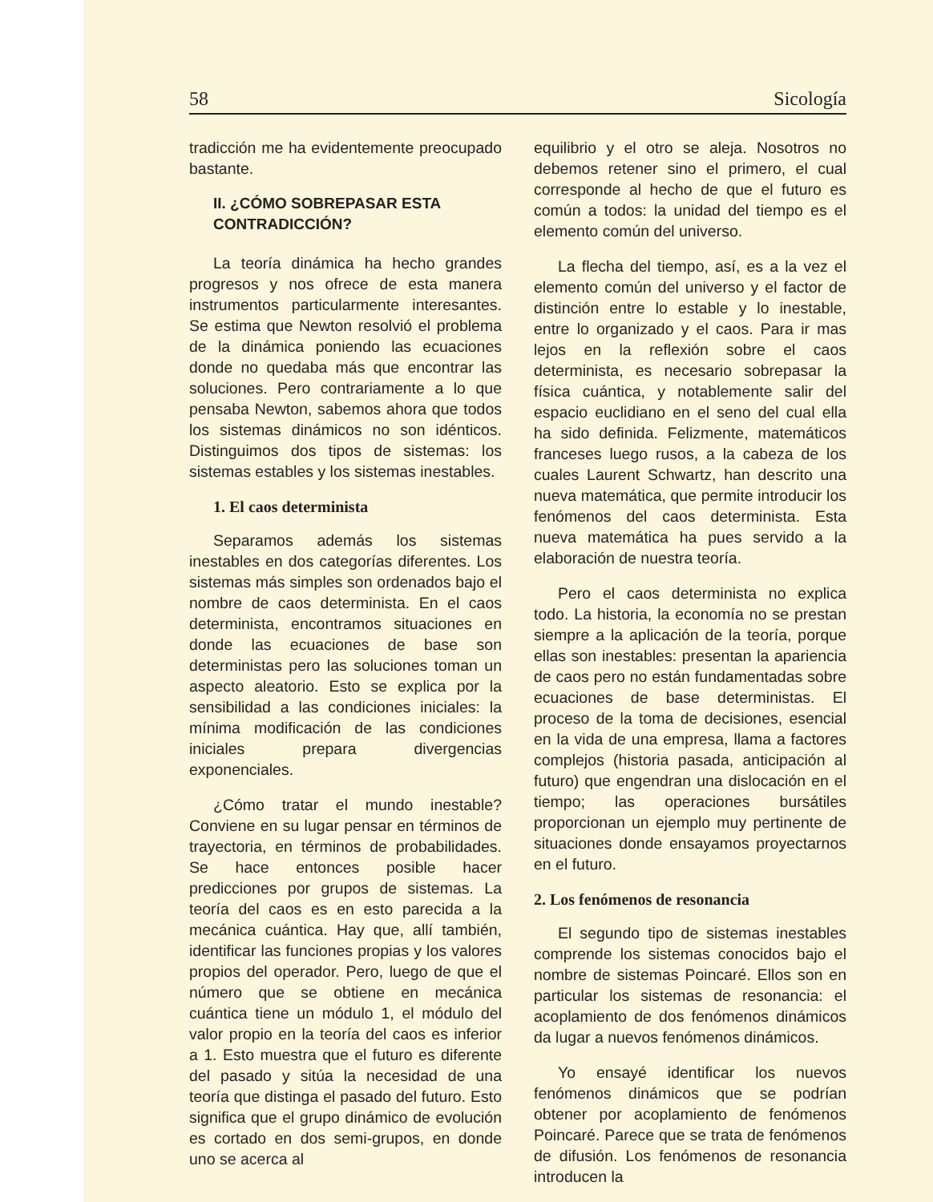58 Sicología
tradicción me ha evidentemente preocupado bastante.
II. ¿CÓMO SOBREPASAR ESTA CONTRADICCIÓN?
La teoría dinámica ha hecho grandes progresos y nos ofrece de esta manera instrumentos particularmente interesantes. Se estima que Newton resolvió el problema de la dinámica poniendo las ecuaciones donde no quedaba más que encontrar las soluciones. Pero contrariamente a lo que pensaba Newton, sabemos ahora que todos los sistemas dinámicos no son idénticos. Distinguimos dos tipos de sistemas: los sistemas estables y los sistemas inestables.
1. El caos determinista
Separamos además los sistemas inestables en dos categorías diferentes. Los sistemas más simples son ordenados bajo el nombre de caos determinista. En el caos determinista, encontramos situaciones en donde las ecuaciones de base son deterministas pero las soluciones toman un aspecto aleatorio. Esto se explica por la sensibilidad a las condiciones iniciales: la mínima modificación de las condiciones iniciales prepara divergencias exponenciales.
¿Cómo tratar el mundo inestable? Conviene en su lugar pensar en términos de trayectoria, en términos de probabilidades. Se hace entonces posible hacer predicciones por grupos de sistemas. La teoría del caos es en esto parecida a la mecánica cuántica. Hay que, allí también, identificar las funciones propias y los valores propios del operador. Pero, luego de que el número que se obtiene en mecánica cuántica tiene un módulo 1, el módulo del valor propio en la teoría del caos es inferior a 1. Esto muestra que el futuro es diferente del pasado y sitúa la necesidad de una teoría que distinga el pasado del futuro. Esto significa que el grupo dinámico de evolución es cortado en dos semi-grupos, en donde uno se acerca al
equilibrio y el otro se aleja. Nosotros no debemos retener sino el primero, el cual corresponde al hecho de que el futuro es común a todos: la unidad del tiempo es el elemento común del universo.
La flecha del tiempo, así, es a la vez el elemento común del universo y el factor de distinción entre lo estable y lo inestable, entre lo organizado y el caos. Para ir mas lejos en la reflexión sobre el caos determinista, es necesario sobrepasar la física cuántica, y notablemente salir del espacio euclidiano en el seno del cual ella ha sido definida. Felizmente, matemáticos franceses luego rusos, a la cabeza de los cuales Laurent Schwartz, han descrito una nueva matemática, que permite introducir los fenómenos del caos determinista. Esta nueva matemática ha pues servido a la elaboración de nuestra teoría.
Pero el caos determinista no explica todo. La historia, la economía no se prestan siempre a la aplicación de la teoría, porque ellas son inestables: presentan la apariencia de caos pero no están fundamentadas sobre ecuaciones de base deterministas. El proceso de la toma de decisiones, esencial en la vida de una empresa, llama a factores complejos (historia pasada, anticipación al futuro) que engendran una dislocación en el tiempo; las operaciones bursátiles proporcionan un ejemplo muy pertinente de situaciones donde ensayamos proyectarnos en el futuro.
2. Los fenómenos de resonancia
El segundo tipo de sistemas inestables comprende los sistemas conocidos bajo el nombre de sistemas Poincaré. Ellos son en particular los sistemas de resonancia: el acoplamiento de dos fenómenos dinámicos da lugar a nuevos fenómenos dinámicos.
Yo ensayé identificar los nuevos fenómenos dinámicos que se podrían obtener por acoplamiento de fenómenos Poincaré. Parece que se trata de fenómenos de difusión. Los fenómenos de resonancia introducen la